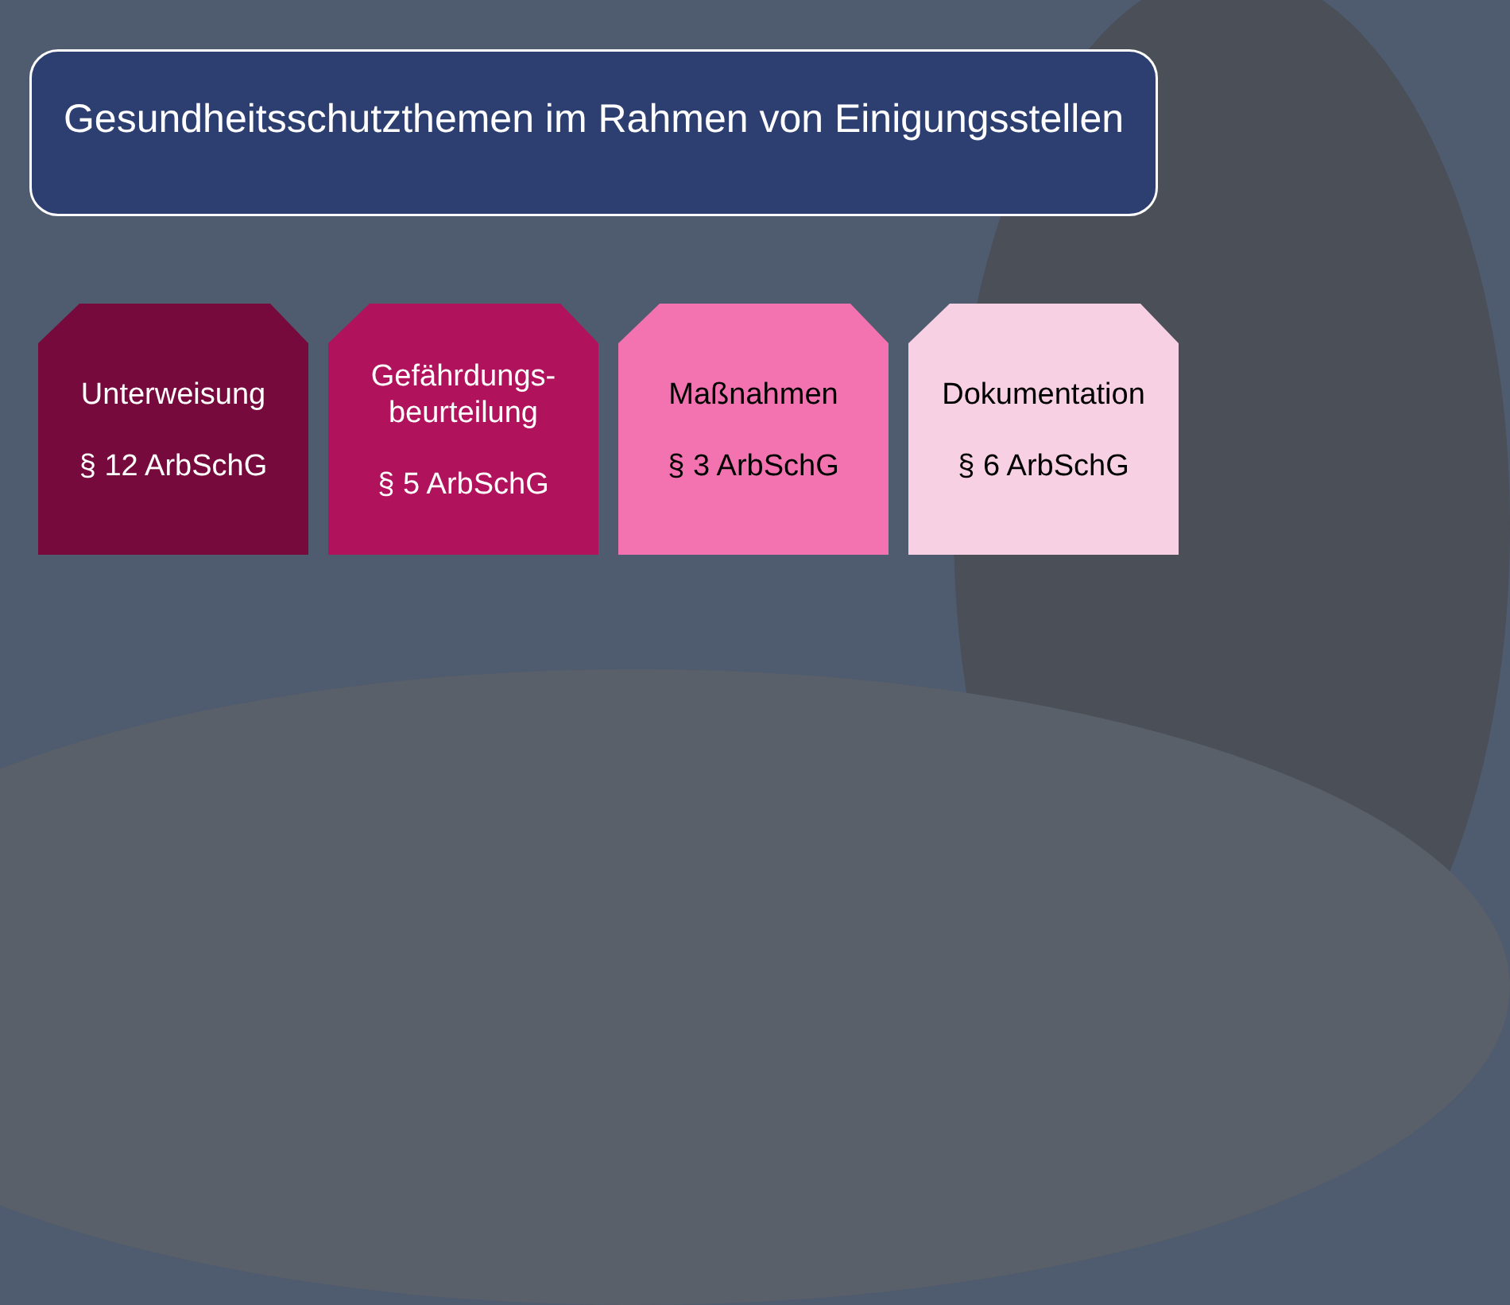Gesundheitsschutzthemen im Rahmen von Einigungsstellen
Unterweisung
§ 12 ArbSchG
Gefährdungs-
beurteilung
§ 5 ArbSchG
Maßnahmen
§ 3 ArbSchG
Dokumentation
§ 6 ArbSchG